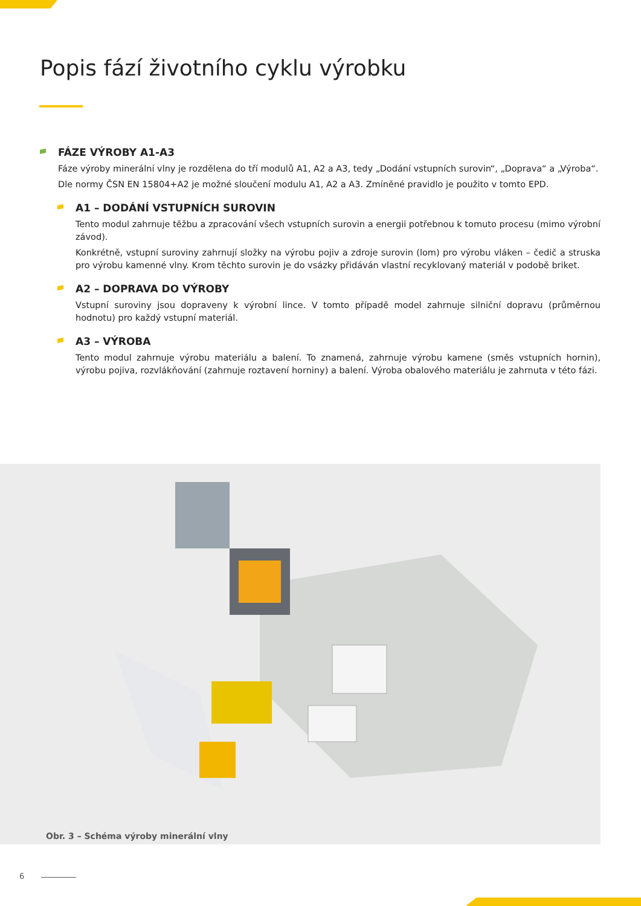Popis fází životního cyklu výrobku
FÁZE VÝROBY A1-A3
Fáze výroby minerální vlny je rozdělena do tří modulů A1, A2 a A3, tedy „Dodání vstupních surovin“, „Doprava“ a „Výroba“.
Dle normy ČSN EN 15804+A2 je možné sloučení modulu A1, A2 a A3. Zmíněné pravidlo je použito v tomto EPD.
A1 – DODÁNÍ VSTUPNÍCH SUROVIN
Tento modul zahrnuje těžbu a zpracování všech vstupních surovin a energii potřebnou k tomuto procesu (mimo výrobní závod).
Konkrétně, vstupní suroviny zahrnují složky na výrobu pojiv a zdroje surovin (lom) pro výrobu vláken – čedič a struska pro výrobu kamenné vlny. Krom těchto surovin je do vsázky přidáván vlastní recyklovaný materiál v podobě briket.
A2 – DOPRAVA DO VÝROBY
Vstupní suroviny jsou dopraveny k výrobní lince. V tomto případě model zahrnuje silniční dopravu (průměrnou hodnotu) pro každý vstupní materiál.
A3 – VÝROBA
Tento modul zahrnuje výrobu materiálu a balení. To znamená, zahrnuje výrobu kamene (směs vstupních hornin), výrobu pojiva, rozvlákňování (zahrnuje roztavení horniny) a balení. Výroba obalového materiálu je zahrnuta v této fázi.
Obr. 3 – Schéma výroby minerální vlny
6